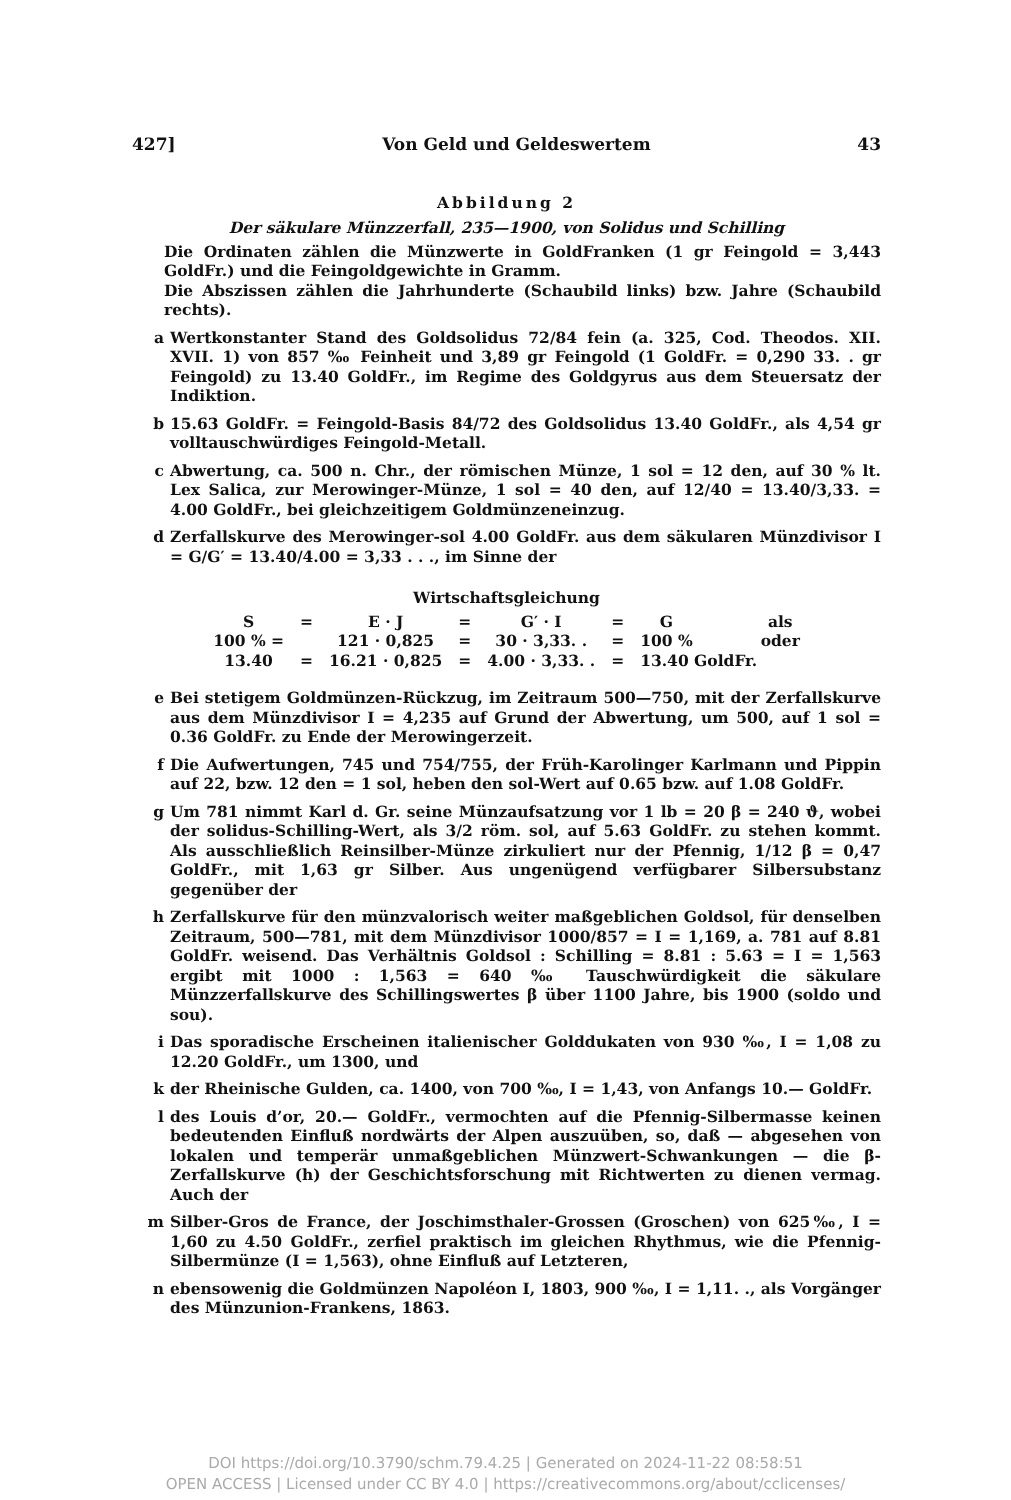427] Von Geld und Geldeswertem 43
Abbildung 2
Der säkulare Münzzerfall, 235—1900, von Solidus und Schilling
Die Ordinaten zählen die Münzwerte in GoldFranken (1 gr Feingold = 3,443 GoldFr.) und die Feingoldgewichte in Gramm.
Die Abszissen zählen die Jahrhunderte (Schaubild links) bzw. Jahre (Schaubild rechts).
a Wertkonstanter Stand des Goldsolidus 72/84 fein (a. 325, Cod. Theodos. XII. XVII. 1) von 857 ‰ Feinheit und 3,89 gr Feingold (1 GoldFr. = 0,290 33. . gr Feingold) zu 13.40 GoldFr., im Regime des Goldgyrus aus dem Steuersatz der Indiktion.
b 15.63 GoldFr. = Feingold-Basis 84/72 des Goldsolidus 13.40 GoldFr., als 4,54 gr volltauschwürdiges Feingold-Metall.
c Abwertung, ca. 500 n. Chr., der römischen Münze, 1 sol = 12 den, auf 30 % lt. Lex Salica, zur Merowinger-Münze, 1 sol = 40 den, auf 12/40 = 13.40/3,33. = 4.00 GoldFr., bei gleichzeitigem Goldmünzeneinzug.
d Zerfallskurve des Merowinger-sol 4.00 GoldFr. aus dem säkularen Münzdivisor I = G/G′ = 13.40/4.00 = 3,33 . . ., im Sinne der
Wirtschaftsgleichung
| S | = | E · J | = | G′ · I | = | G | als |
| 100 % = | | 121 · 0,825 | = | 30 · 3,33. . | = | 100 % | oder |
| 13.40 | = | 16.21 · 0,825 | = | 4.00 · 3,33. . | = | 13.40 GoldFr. | |
e Bei stetigem Goldmünzen-Rückzug, im Zeitraum 500—750, mit der Zerfallskurve aus dem Münzdivisor I = 4,235 auf Grund der Abwertung, um 500, auf 1 sol = 0.36 GoldFr. zu Ende der Merowingerzeit.
f Die Aufwertungen, 745 und 754/755, der Früh-Karolinger Karlmann und Pippin auf 22, bzw. 12 den = 1 sol, heben den sol-Wert auf 0.65 bzw. auf 1.08 GoldFr.
g Um 781 nimmt Karl d. Gr. seine Münzaufsatzung vor 1 lb = 20 β = 240 ϑ, wobei der solidus-Schilling-Wert, als 3/2 röm. sol, auf 5.63 GoldFr. zu stehen kommt. Als ausschließlich Reinsilber-Münze zirkuliert nur der Pfennig, 1/12 β = 0,47 GoldFr., mit 1,63 gr Silber. Aus ungenügend verfügbarer Silbersubstanz gegenüber der
h Zerfallskurve für den münzvalorisch weiter maßgeblichen Goldsol, für denselben Zeitraum, 500—781, mit dem Münzdivisor 1000/857 = I = 1,169, a. 781 auf 8.81 GoldFr. weisend. Das Verhältnis Goldsol : Schilling = 8.81 : 5.63 = I = 1,563 ergibt mit 1000 : 1,563 = 640 ‰ Tauschwürdigkeit die säkulare Münzzerfallskurve des Schillingswertes β über 1100 Jahre, bis 1900 (soldo und sou).
i Das sporadische Erscheinen italienischer Golddukaten von 930 ‰, I = 1,08 zu 12.20 GoldFr., um 1300, und
k der Rheinische Gulden, ca. 1400, von 700 ‰, I = 1,43, von Anfangs 10.— GoldFr.
l des Louis d’or, 20.— GoldFr., vermochten auf die Pfennig-Silbermasse keinen bedeutenden Einfluß nordwärts der Alpen auszuüben, so, daß — abgesehen von lokalen und temperär unmaßgeblichen Münzwert-Schwankungen — die β-Zerfallskurve (h) der Geschichtsforschung mit Richtwerten zu dienen vermag. Auch der
m Silber-Gros de France, der Joschimsthaler-Grossen (Groschen) von 625‰, I = 1,60 zu 4.50 GoldFr., zerfiel praktisch im gleichen Rhythmus, wie die Pfennig-Silbermünze (I = 1,563), ohne Einfluß auf Letzteren,
n ebensowenig die Goldmünzen Napoléon I, 1803, 900 ‰, I = 1,11. ., als Vorgänger des Münzunion-Frankens, 1863.
DOI https://doi.org/10.3790/schm.79.4.25 | Generated on 2024-11-22 08:58:51
OPEN ACCESS | Licensed under CC BY 4.0 | https://creativecommons.org/about/cclicenses/